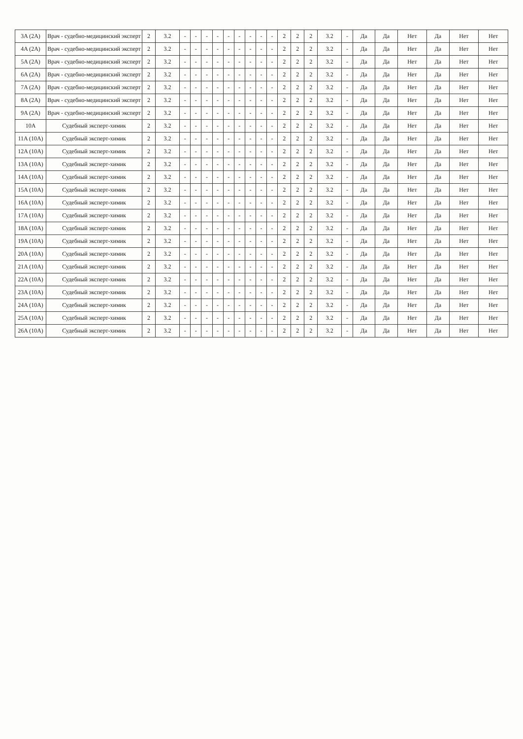| 3A (2A) | Врач - судебно-медицинский эксперт | 2 | 3.2 | - | - | - | - | - | - | - | - | - | 2 | 2 | 2 | 3.2 | - | Да | Да | Нет | Да | Нет | Нет |
| 4A (2A) | Врач - судебно-медицинский эксперт | 2 | 3.2 | - | - | - | - | - | - | - | - | - | 2 | 2 | 2 | 3.2 | - | Да | Да | Нет | Да | Нет | Нет |
| 5A (2A) | Врач - судебно-медицинский эксперт | 2 | 3.2 | - | - | - | - | - | - | - | - | - | 2 | 2 | 2 | 3.2 | - | Да | Да | Нет | Да | Нет | Нет |
| 6A (2A) | Врач - судебно-медицинский эксперт | 2 | 3.2 | - | - | - | - | - | - | - | - | - | 2 | 2 | 2 | 3.2 | - | Да | Да | Нет | Да | Нет | Нет |
| 7A (2A) | Врач - судебно-медицинский эксперт | 2 | 3.2 | - | - | - | - | - | - | - | - | - | 2 | 2 | 2 | 3.2 | - | Да | Да | Нет | Да | Нет | Нет |
| 8A (2A) | Врач - судебно-медицинский эксперт | 2 | 3.2 | - | - | - | - | - | - | - | - | - | 2 | 2 | 2 | 3.2 | - | Да | Да | Нет | Да | Нет | Нет |
| 9A (2A) | Врач - судебно-медицинский эксперт | 2 | 3.2 | - | - | - | - | - | - | - | - | - | 2 | 2 | 2 | 3.2 | - | Да | Да | Нет | Да | Нет | Нет |
| 10A | Судебный эксперт-химик | 2 | 3.2 | - | - | - | - | - | - | - | - | - | 2 | 2 | 2 | 3.2 | - | Да | Да | Нет | Да | Нет | Нет |
| 11A (10A) | Судебный эксперт-химик | 2 | 3.2 | - | - | - | - | - | - | - | - | - | 2 | 2 | 2 | 3.2 | - | Да | Да | Нет | Да | Нет | Нет |
| 12A (10A) | Судебный эксперт-химик | 2 | 3.2 | - | - | - | - | - | - | - | - | - | 2 | 2 | 2 | 3.2 | - | Да | Да | Нет | Да | Нет | Нет |
| 13A (10A) | Судебный эксперт-химик | 2 | 3.2 | - | - | - | - | - | - | - | - | - | 2 | 2 | 2 | 3.2 | - | Да | Да | Нет | Да | Нет | Нет |
| 14A (10A) | Судебный эксперт-химик | 2 | 3.2 | - | - | - | - | - | - | - | - | - | 2 | 2 | 2 | 3.2 | - | Да | Да | Нет | Да | Нет | Нет |
| 15A (10A) | Судебный эксперт-химик | 2 | 3.2 | - | - | - | - | - | - | - | - | - | 2 | 2 | 2 | 3.2 | - | Да | Да | Нет | Да | Нет | Нет |
| 16A (10A) | Судебный эксперт-химик | 2 | 3.2 | - | - | - | - | - | - | - | - | - | 2 | 2 | 2 | 3.2 | - | Да | Да | Нет | Да | Нет | Нет |
| 17A (10A) | Судебный эксперт-химик | 2 | 3.2 | - | - | - | - | - | - | - | - | - | 2 | 2 | 2 | 3.2 | - | Да | Да | Нет | Да | Нет | Нет |
| 18A (10A) | Судебный эксперт-химик | 2 | 3.2 | - | - | - | - | - | - | - | - | - | 2 | 2 | 2 | 3.2 | - | Да | Да | Нет | Да | Нет | Нет |
| 19A (10A) | Судебный эксперт-химик | 2 | 3.2 | - | - | - | - | - | - | - | - | - | 2 | 2 | 2 | 3.2 | - | Да | Да | Нет | Да | Нет | Нет |
| 20A (10A) | Судебный эксперт-химик | 2 | 3.2 | - | - | - | - | - | - | - | - | - | 2 | 2 | 2 | 3.2 | - | Да | Да | Нет | Да | Нет | Нет |
| 21A (10A) | Судебный эксперт-химик | 2 | 3.2 | - | - | - | - | - | - | - | - | - | 2 | 2 | 2 | 3.2 | - | Да | Да | Нет | Да | Нет | Нет |
| 22A (10A) | Судебный эксперт-химик | 2 | 3.2 | - | - | - | - | - | - | - | - | - | 2 | 2 | 2 | 3.2 | - | Да | Да | Нет | Да | Нет | Нет |
| 23A (10A) | Судебный эксперт-химик | 2 | 3.2 | - | - | - | - | - | - | - | - | - | 2 | 2 | 2 | 3.2 | - | Да | Да | Нет | Да | Нет | Нет |
| 24A (10A) | Судебный эксперт-химик | 2 | 3.2 | - | - | - | - | - | - | - | - | - | 2 | 2 | 2 | 3.2 | - | Да | Да | Нет | Да | Нет | Нет |
| 25A (10A) | Судебный эксперт-химик | 2 | 3.2 | - | - | - | - | - | - | - | - | - | 2 | 2 | 2 | 3.2 | - | Да | Да | Нет | Да | Нет | Нет |
| 26A (10A) | Судебный эксперт-химик | 2 | 3.2 | - | - | - | - | - | - | - | - | - | 2 | 2 | 2 | 3.2 | - | Да | Да | Нет | Да | Нет | Нет |